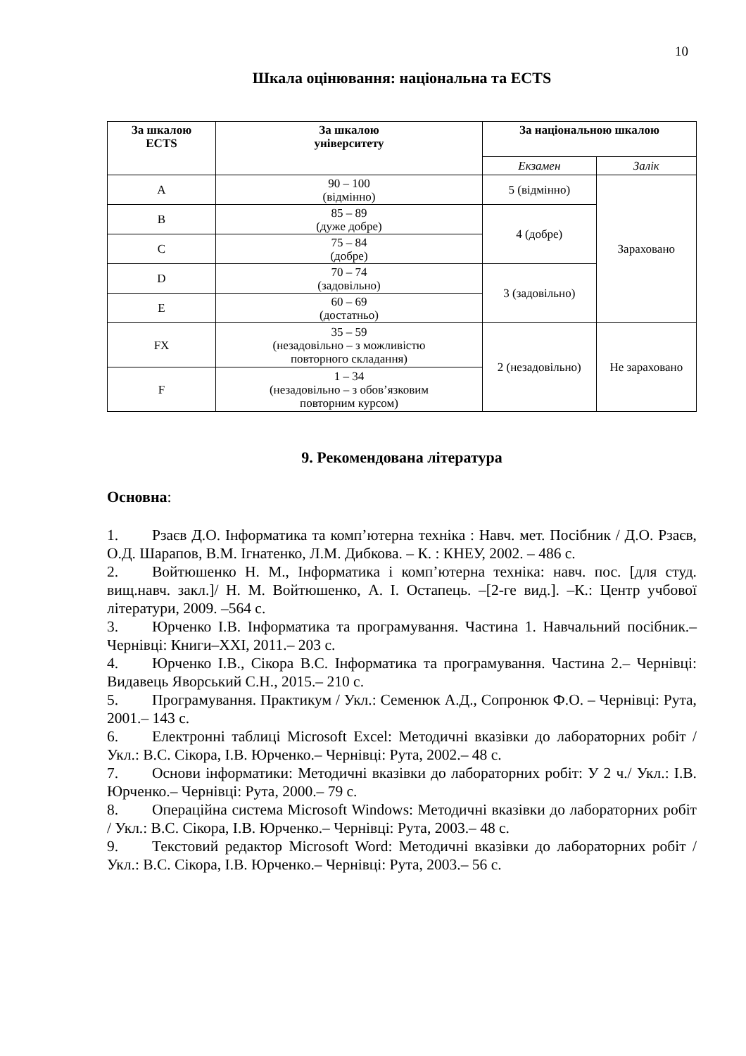10
Шкала оцінювання: національна та ECTS
| За шкалою ECTS | За шкалою університету | За національною шкалою | |
| --- | --- | --- | --- |
| | | Екзамен | Залік |
| A | 90 – 100 (відмінно) | 5 (відмінно) | Зараховано |
| B | 85 – 89 (дуже добре) | 4 (добре) | |
| C | 75 – 84 (добре) | | |
| D | 70 – 74 (задовільно) | 3 (задовільно) | |
| E | 60 – 69 (достатньо) | | |
| FX | 35 – 59 (незадовільно – з можливістю повторного складання) | 2 (незадовільно) | Не зараховано |
| F | 1 – 34 (незадовільно – з обов’язковим повторним курсом) | | |
9. Рекомендована література
Основна:
1. Рзаєв Д.О. Інформатика та комп’ютерна техніка : Навч. мет. Посібник / Д.О. Рзаєв, О.Д. Шарапов, В.М. Ігнатенко, Л.М. Дибкова. – К. : КНЕУ, 2002. – 486 с.
2. Войтюшенко Н. М., Інформатика і комп’ютерна техніка: навч. пос. [для студ. вищ.навч. закл.]/ Н. М. Войтюшенко, А. І. Остапець. –[2-ге вид.]. –К.: Центр учбової літератури, 2009. –564 с.
3. Юрченко І.В. Інформатика та програмування. Частина 1. Навчальний посібник.– Чернівці: Книги–XXI, 2011.– 203 с.
4. Юрченко І.В., Сікора В.С. Інформатика та програмування. Частина 2.– Чернівці: Видавець Яворський С.Н., 2015.– 210 с.
5. Програмування. Практикум / Укл.: Семенюк А.Д., Сопронюк Ф.О. – Чернівці: Рута, 2001.– 143 с.
6. Електронні таблиці Microsoft Excel: Методичні вказівки до лабораторних робіт / Укл.: В.С. Сікора, І.В. Юрченко.– Чернівці: Рута, 2002.– 48 с.
7. Основи інформатики: Методичні вказівки до лабораторних робіт: У 2 ч./ Укл.: І.В. Юрченко.– Чернівці: Рута, 2000.– 79 с.
8. Операційна система Microsoft Windows: Методичні вказівки до лабораторних робіт / Укл.: В.С. Сікора, І.В. Юрченко.– Чернівці: Рута, 2003.– 48 с.
9. Текстовий редактор Microsoft Word: Методичні вказівки до лабораторних робіт / Укл.: В.С. Сікора, І.В. Юрченко.– Чернівці: Рута, 2003.– 56 с.